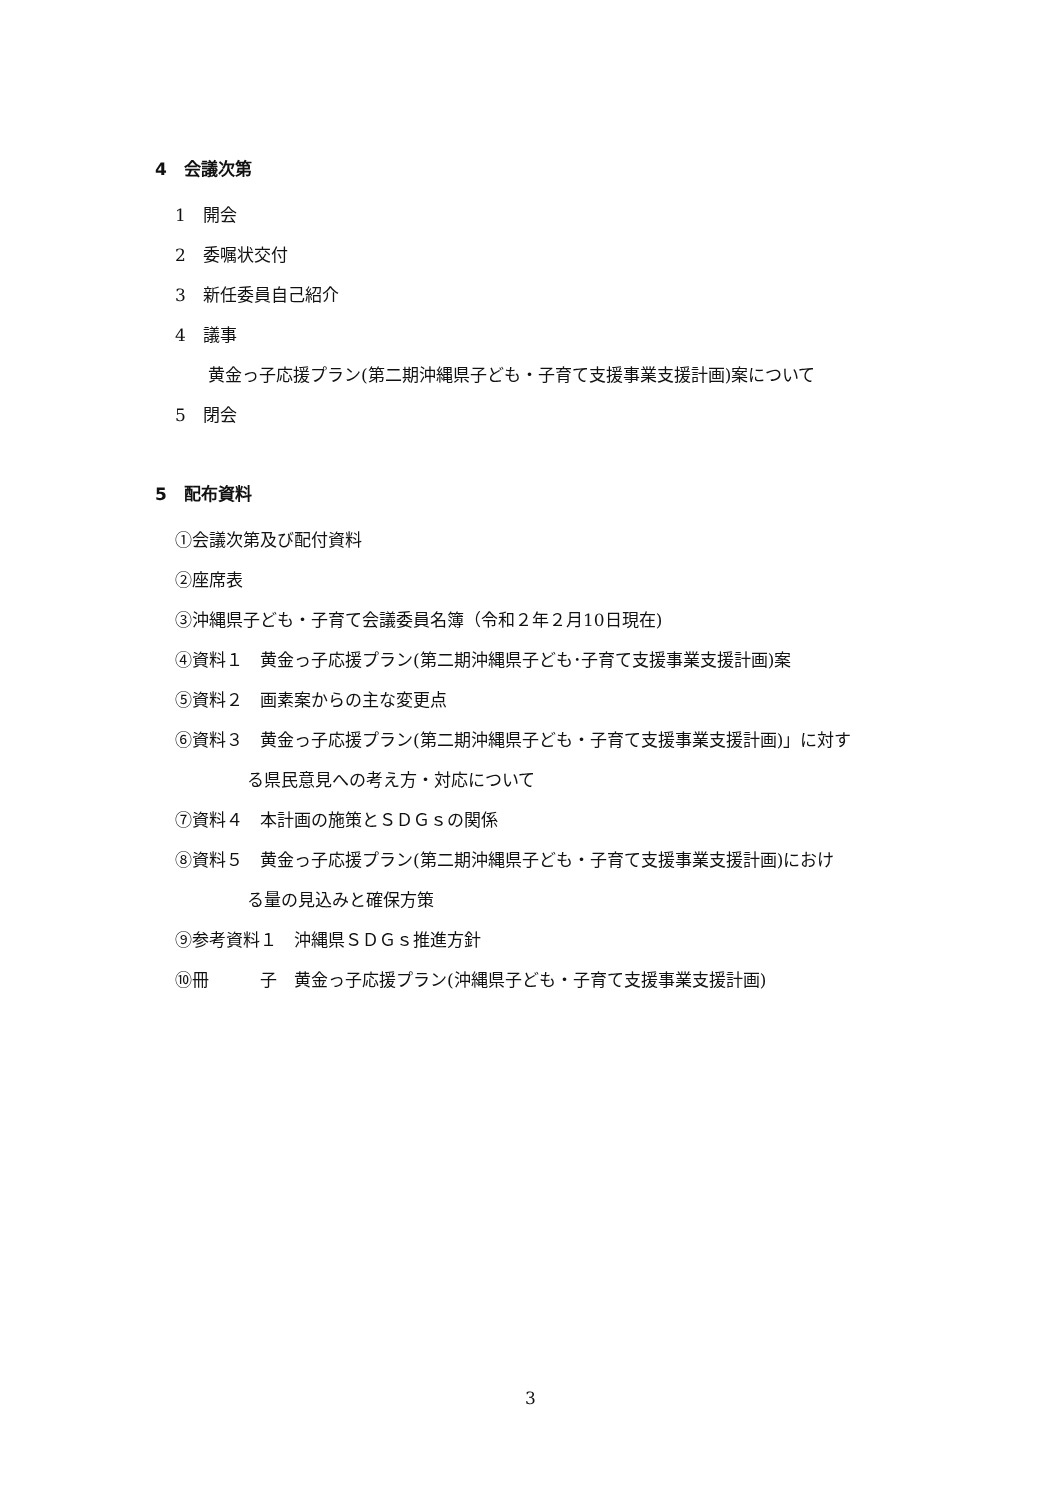4　会議次第
1　開会
2　委嘱状交付
3　新任委員自己紹介
4　議事
黄金っ子応援プラン(第二期沖縄県子ども・子育て支援事業支援計画)案について
5　閉会
5　配布資料
①会議次第及び配付資料
②座席表
③沖縄県子ども・子育て会議委員名簿（令和２年２月10日現在)
④資料１　黄金っ子応援プラン(第二期沖縄県子ども･子育て支援事業支援計画)案
⑤資料２　画素案からの主な変更点
⑥資料３　黄金っ子応援プラン(第二期沖縄県子ども・子育て支援事業支援計画)」に対す
る県民意見への考え方・対応について
⑦資料４　本計画の施策とＳＤＧｓの関係
⑧資料５　黄金っ子応援プラン(第二期沖縄県子ども・子育て支援事業支援計画)におけ
る量の見込みと確保方策
⑨参考資料１　沖縄県ＳＤＧｓ推進方針
⑩冊　　　子　黄金っ子応援プラン(沖縄県子ども・子育て支援事業支援計画)
3